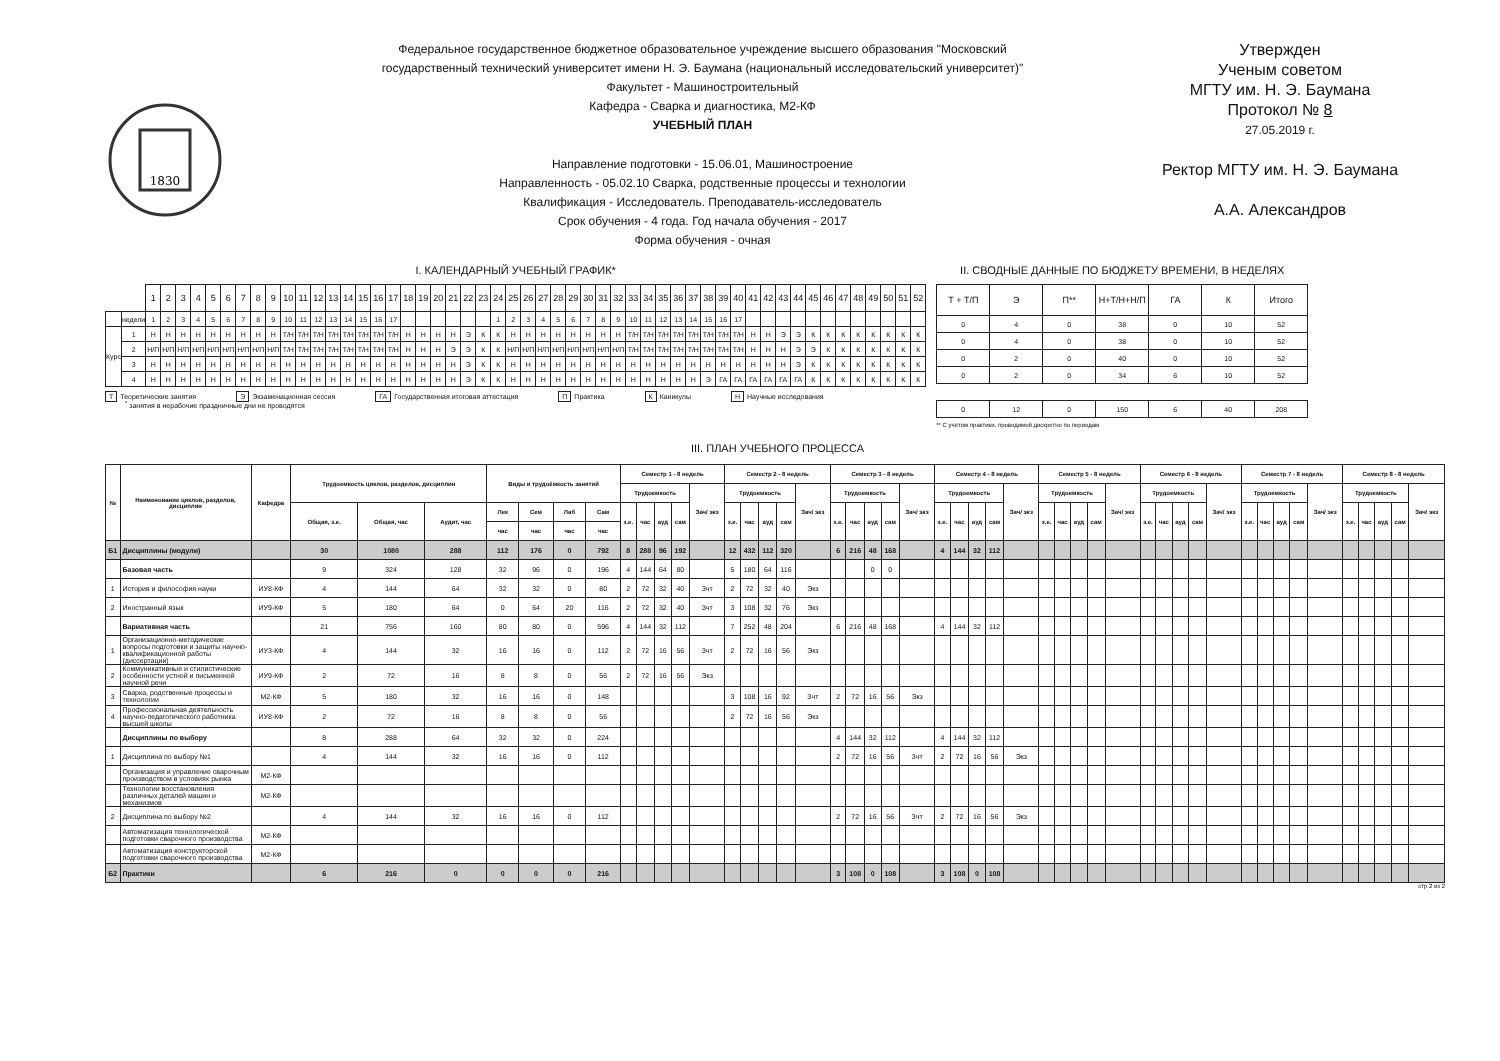1830
Федеральное государственное бюджетное образовательное учреждение высшего образования "Московский
государственный технический университет имени Н. Э. Баумана (национальный исследовательский университет)"
Факультет - Машиностроительный
Кафедра - Сварка и диагностика, М2-КФ
УЧЕБНЫЙ ПЛАН
Направление подготовки - 15.06.01, Машиностроение
Направленность - 05.02.10 Сварка, родственные процессы и технологии
Квалификация - Исследователь. Преподаватель-исследователь
Срок обучения - 4 года. Год начала обучения - 2017
Форма обучения - очная
Утвержден
Ученым советом
МГТУ им. Н. Э. Баумана
Протокол № 8
27.05.2019 г.
Ректор МГТУ им. Н. Э. Баумана
А.А. Александров
I. КАЛЕНДАРНЫЙ УЧЕБНЫЙ ГРАФИК*
| | | 1 | 2 | 3 | 4 | 5 | 6 | 7 | 8 | 9 | 10 | 11 | 12 | 13 | 14 | 15 | 16 | 17 | 18 | 19 | 20 | 21 | 22 | 23 | 24 | 25 | 26 | 27 | 28 | 29 | 30 | 31 | 32 | 33 | 34 | 35 | 36 | 37 | 38 | 39 | 40 | 41 | 42 | 43 | 44 | 45 | 46 | 47 | 48 | 49 | 50 | 51 | 52 |
| | недели | 1 | 2 | 3 | 4 | 5 | 6 | 7 | 8 | 9 | 10 | 11 | 12 | 13 | 14 | 15 | 16 | 17 | | | | | | | 1 | 2 | 3 | 4 | 5 | 6 | 7 | 8 | 9 | 10 | 11 | 12 | 13 | 14 | 15 | 16 | 17 | | | | | | | | | | | | |
| Курс | 1 | Н | Н | Н | Н | Н | Н | Н | Н | Н | Т/Н | Т/Н | Т/Н | Т/Н | Т/Н | Т/Н | Т/Н | Т/Н | Н | Н | Н | Н | Э | К | К | Н | Н | Н | Н | Н | Н | Н | Н | Т/Н | Т/Н | Т/Н | Т/Н | Т/Н | Т/Н | Т/Н | Т/Н | Н | Н | Э | Э | К | К | К | К | К | К | К | К |
| | 2 | Н/П | Н/П | Н/П | Н/П | Н/П | Н/П | Н/П | Н/П | Н/П | Т/Н | Т/Н | Т/Н | Т/Н | Т/Н | Т/Н | Т/Н | Т/Н | Н | Н | Н | Э | Э | К | К | Н/П | Н/П | Н/П | Н/П | Н/П | Н/П | Н/П | Н/П | Т/Н | Т/Н | Т/Н | Т/Н | Т/Н | Т/Н | Т/Н | Т/Н | Н | Н | Н | Э | Э | К | К | К | К | К | К | К |
| | 3 | Н | Н | Н | Н | Н | Н | Н | Н | Н | Н | Н | Н | Н | Н | Н | Н | Н | Н | Н | Н | Н | Э | К | К | Н | Н | Н | Н | Н | Н | Н | Н | Н | Н | Н | Н | Н | Н | Н | Н | Н | Н | Н | Э | К | К | К | К | К | К | К | К |
| | 4 | Н | Н | Н | Н | Н | Н | Н | Н | Н | Н | Н | Н | Н | Н | Н | Н | Н | Н | Н | Н | Н | Э | К | К | Н | Н | Н | Н | Н | Н | Н | Н | Н | Н | Н | Н | Н | Э | ГА | ГА | ГА | ГА | ГА | ГА | К | К | К | К | К | К | К | К |
Т Теоретические занятия Э Экзаменационная сессия ГА Государственная итоговая аттестация
П Практика К Каникулы Н Научные исследования
<sup>*</sup> занятия в нерабочие праздничные дни не проводятся
II. СВОДНЫЕ ДАННЫЕ ПО БЮДЖЕТУ ВРЕМЕНИ, В НЕДЕЛЯХ
| Т + Т/П | Э | П** | Н+Т/Н+Н/П | ГА | К | Итого |
| 0 | 4 | 0 | 38 | 0 | 10 | 52 |
| 0 | 4 | 0 | 38 | 0 | 10 | 52 |
| 0 | 2 | 0 | 40 | 0 | 10 | 52 |
| 0 | 2 | 0 | 34 | 6 | 10 | 52 |
| 0 | 12 | 0 | 150 | 6 | 40 | 208 |
** С учётом практики, проводимой дискретно по периодам
III. ПЛАН УЧЕБНОГО ПРОЦЕССА
| № | Наименование циклов, разделов, дисциплин | Кафедра | Трудоемкость циклов, разделов, дисциплин | | | Виды и трудоёмкость занятий | | | | Семестр 1 - 8 недель | | | | | Семестр 2 - 8 недель | | | | | Семестр 3 - 8 недель | | | | | Семестр 4 - 8 недель | | | | | Семестр 5 - 8 недель | | | | | Семестр 6 - 8 недель | | | | | Семестр 7 - 8 недель | | | | | Семестр 8 - 8 недель | | | | |
| --- | --- | --- | --- | --- | --- | --- | --- | --- | --- | --- | --- | --- | --- | --- | --- | --- | --- | --- | --- | --- | --- | --- | --- | --- | --- | --- | --- | --- | --- | --- | --- | --- | --- | --- | --- | --- | --- | --- | --- | --- | --- | --- | --- | --- | --- | --- | --- | --- | --- |
| | | | | | | | | | | Трудоемкость | | | | Зач/ экз | Трудоемкость | | | | Зач/ экз | Трудоемкость | | | | Зач/ экз | Трудоемкость | | | | Зач/ экз | Трудоемкость | | | | Зач/ экз | Трудоемкость | | | | Зач/ экз | Трудоемкость | | | | Зач/ экз | Трудоемкость | | | | Зач/ экз |
| | | | Общая, з.е. | Общая, час | Аудит, час | Лек | Сем | Лаб | Сам | з.е. | час | ауд | сам | | з.е. | час | ауд | сам | | з.е. | час | ауд | сам | | з.е. | час | ауд | сам | | з.е. | час | ауд | сам | | з.е. | час | ауд | сам | | з.е. | час | ауд | сам | | з.е. | час | ауд | сам | |
| | | | | | | час | час | час | час | | | | | | | | | | | | | | | | | | | | | | | | | | | | | | | | | | | | | | | | |
| Б1 | Дисциплины (модули) | | 30 | 1080 | 288 | 112 | 176 | 0 | 792 | 8 | 288 | 96 | 192 | | 12 | 432 | 112 | 320 | | 6 | 216 | 48 | 168 | | 4 | 144 | 32 | 112 | | | | | | | | | | | | | | | | | | | | | |
| | Базовая часть | | 9 | 324 | 128 | 32 | 96 | 0 | 196 | 4 | 144 | 64 | 80 | | 5 | 180 | 64 | 116 | | | | 0 | 0 | | | | | | | | | | | | | | | | | | | | | | | | | | |
| 1 | История и философия науки | ИУ8-КФ | 4 | 144 | 64 | 32 | 32 | 0 | 80 | 2 | 72 | 32 | 40 | Зчт | 2 | 72 | 32 | 40 | Экз | | | | | | | | | | | | | | | | | | | | | | | | | | | | | | |
| 2 | Иностранный язык | ИУ9-КФ | 5 | 180 | 64 | 0 | 64 | 20 | 116 | 2 | 72 | 32 | 40 | Зчт | 3 | 108 | 32 | 76 | Экз | | | | | | | | | | | | | | | | | | | | | | | | | | | | | | |
| | Вариативная часть | | 21 | 756 | 160 | 80 | 80 | 0 | 596 | 4 | 144 | 32 | 112 | | 7 | 252 | 48 | 204 | | 6 | 216 | 48 | 168 | | 4 | 144 | 32 | 112 | | | | | | | | | | | | | | | | | | | | | |
| 1 | Организационно-методические вопросы подготовки и защиты научно-квалификационной работы (диссертации) | ИУ3-КФ | 4 | 144 | 32 | 16 | 16 | 0 | 112 | 2 | 72 | 16 | 56 | Зчт | 2 | 72 | 16 | 56 | Экз | | | | | | | | | | | | | | | | | | | | | | | | | | | | | | |
| 2 | Коммуникативные и стилистические особенности устной и письменной научной речи | ИУ9-КФ | 2 | 72 | 16 | 8 | 8 | 0 | 56 | 2 | 72 | 16 | 56 | Экз | | | | | | | | | | | | | | | | | | | | | | | | | | | | | | | | | | | |
| 3 | Сварка, родственные процессы и технологии | М2-КФ | 5 | 180 | 32 | 16 | 16 | 0 | 148 | | | | | | 3 | 108 | 16 | 92 | Зчт | 2 | 72 | 16 | 56 | Экз | | | | | | | | | | | | | | | | | | | | | | | | | |
| 4 | Профессиональная деятельность научно-педагогического работника высшей школы | ИУ8-КФ | 2 | 72 | 16 | 8 | 8 | 0 | 56 | | | | | | 2 | 72 | 16 | 56 | Экз | | | | | | | | | | | | | | | | | | | | | | | | | | | | | | |
| | Дисциплины по выбору | | 8 | 288 | 64 | 32 | 32 | 0 | 224 | | | | | | | | | | | 4 | 144 | 32 | 112 | | 4 | 144 | 32 | 112 | | | | | | | | | | | | | | | | | | | | | |
| 1 | Дисциплина по выбору №1 | | 4 | 144 | 32 | 16 | 16 | 0 | 112 | | | | | | | | | | | 2 | 72 | 16 | 56 | Зчт | 2 | 72 | 16 | 56 | Экз | | | | | | | | | | | | | | | | | | | | |
| | Организация и управление сварочным производством в условиях рынка | М2-КФ | | | | | | | | | | | | | | | | | | | | | | | | | | | | | | | | | | | | | | | | | | | | | | | |
| | Технологии восстановления различных деталей машин и механизмов | М2-КФ | | | | | | | | | | | | | | | | | | | | | | | | | | | | | | | | | | | | | | | | | | | | | | | |
| 2 | Дисциплина по выбору №2 | | 4 | 144 | 32 | 16 | 16 | 0 | 112 | | | | | | | | | | | 2 | 72 | 16 | 56 | Зчт | 2 | 72 | 16 | 56 | Экз | | | | | | | | | | | | | | | | | | | | |
| | Автоматизация технологической подготовки сварочного производства | М2-КФ | | | | | | | | | | | | | | | | | | | | | | | | | | | | | | | | | | | | | | | | | | | | | | | |
| | Автоматизация конструкторской подготовки сварочного производства | М2-КФ | | | | | | | | | | | | | | | | | | | | | | | | | | | | | | | | | | | | | | | | | | | | | | | |
| Б2 | Практики | | 6 | 216 | 0 | 0 | 0 | 0 | 216 | | | | | | | | | | | 3 | 108 | 0 | 108 | | 3 | 108 | 0 | 108 | | | | | | | | | | | | | | | | | | | | | |
стр 2 из 2